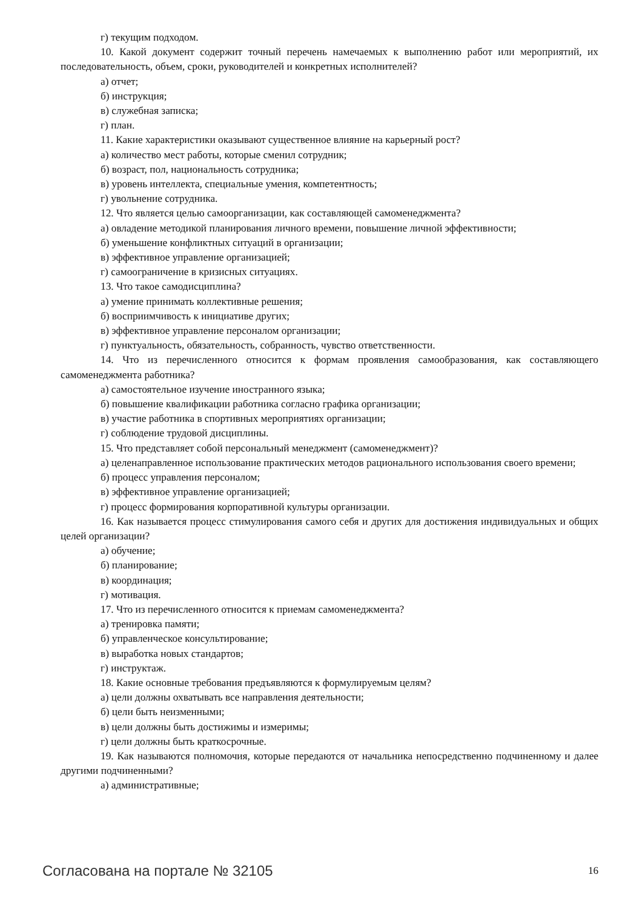г) текущим подходом.
10. Какой документ содержит точный перечень намечаемых к выполнению работ или мероприятий, их последовательность, объем, сроки, руководителей и конкретных исполнителей?
а) отчет;
б) инструкция;
в) служебная записка;
г) план.
11. Какие характеристики оказывают существенное влияние на карьерный рост?
а) количество мест работы, которые сменил сотрудник;
б) возраст, пол, национальность сотрудника;
в) уровень интеллекта, специальные умения, компетентность;
г) увольнение сотрудника.
12. Что является целью самоорганизации, как составляющей самоменеджмента?
а) овладение методикой планирования личного времени, повышение личной эффективности;
б) уменьшение конфликтных ситуаций в организации;
в) эффективное управление организацией;
г) самоограничение в кризисных ситуациях.
13. Что такое самодисциплина?
а) умение принимать коллективные решения;
б) восприимчивость к инициативе других;
в) эффективное управление персоналом организации;
г) пунктуальность, обязательность, собранность, чувство ответственности.
14. Что из перечисленного относится к формам проявления самообразования, как составляющего самоменеджмента работника?
а) самостоятельное изучение иностранного языка;
б) повышение квалификации работника согласно графика организации;
в) участие работника в спортивных мероприятиях организации;
г) соблюдение трудовой дисциплины.
15. Что представляет собой персональный менеджмент (самоменеджмент)?
а) целенаправленное использование практических методов рационального использования своего времени;
б) процесс управления персоналом;
в) эффективное управление организацией;
г) процесс формирования корпоративной культуры организации.
16. Как называется процесс стимулирования самого себя и других для достижения индивидуальных и общих целей организации?
а) обучение;
б) планирование;
в) координация;
г) мотивация.
17. Что из перечисленного относится к приемам самоменеджмента?
а) тренировка памяти;
б) управленческое консультирование;
в) выработка новых стандартов;
г) инструктаж.
18. Какие основные требования предъявляются к формулируемым целям?
а) цели должны охватывать все направления деятельности;
б) цели быть неизменными;
в) цели должны быть достижимы и измеримы;
г) цели должны быть краткосрочные.
19. Как называются полномочия, которые передаются от начальника непосредственно подчиненному и далее другими подчиненными?
а) административные;
Согласована на портале № 32105 16